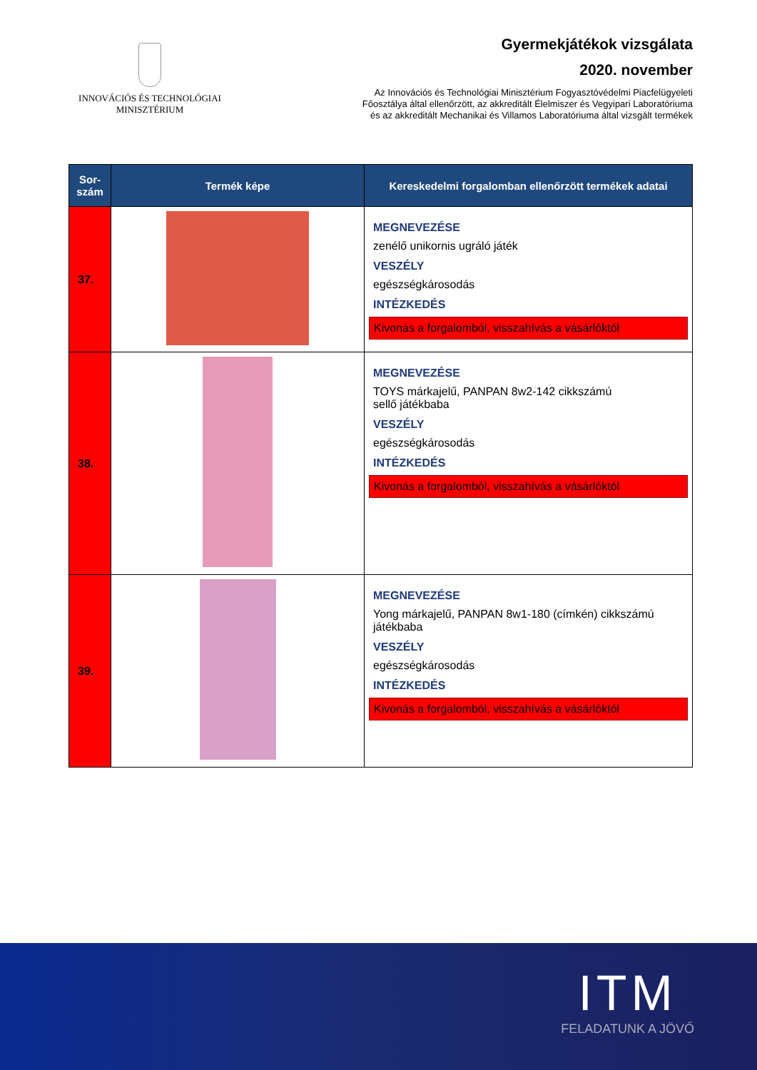INNOVÁCIÓS ÉS TECHNOLÓGIAI
MINISZTÉRIUM
Gyermekjátékok vizsgálata
2020. november
Az Innovációs és Technológiai Minisztérium Fogyasztóvédelmi Piacfelügyeleti
Főosztálya által ellenőrzött, az akkreditált Élelmiszer és Vegyipari Laboratóriuma
és az akkreditált Mechanikai és Villamos Laboratóriuma által vizsgált termékek
| Sor- szám | Termék képe | Kereskedelmi forgalomban ellenőrzött termékek adatai |
| --- | --- | --- |
| 37. | | MEGNEVEZÉSE zenélő unikornis ugráló játék VESZÉLY egészségkárosodás INTÉZKEDÉS Kivonás a forgalomból, visszahívás a vásárlóktól |
| 38. | | MEGNEVEZÉSE TOYS márkajelű, PANPAN 8w2-142 cikkszámú sellő játékbaba VESZÉLY egészségkárosodás INTÉZKEDÉS Kivonás a forgalomból, visszahívás a vásárlóktól |
| 39. | | MEGNEVEZÉSE Yong márkajelű, PANPAN 8w1-180 (címkén) cikkszámú játékbaba VESZÉLY egészségkárosodás INTÉZKEDÉS Kivonás a forgalomból, visszahívás a vásárlóktól |
ITM
FELADATUNK A JÖVŐ